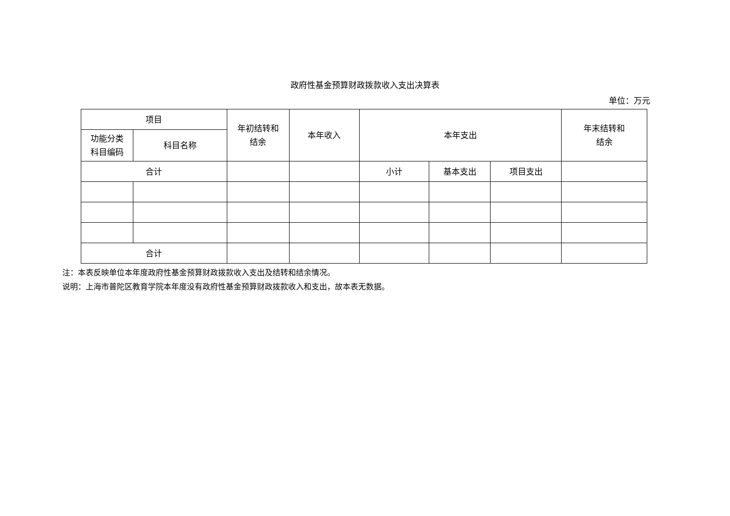政府性基金预算财政拨款收入支出决算表
单位：万元
| 项目 | | 年初结转和 结余 | 本年收入 | 本年支出 | | | 年末结转和 结余 |
| --- | --- | --- | --- | --- | --- | --- | --- |
| 功能分类 科目编码 | 科目名称 | | | | | | |
| 合计 | | | | 小计 | 基本支出 | 项目支出 | |
| 合计 | | | | | | | |
注：本表反映单位本年度政府性基金预算财政拨款收入支出及结转和结余情况。
说明：上海市普陀区教育学院本年度没有政府性基金预算财政拨款收入和支出，故本表无数据。